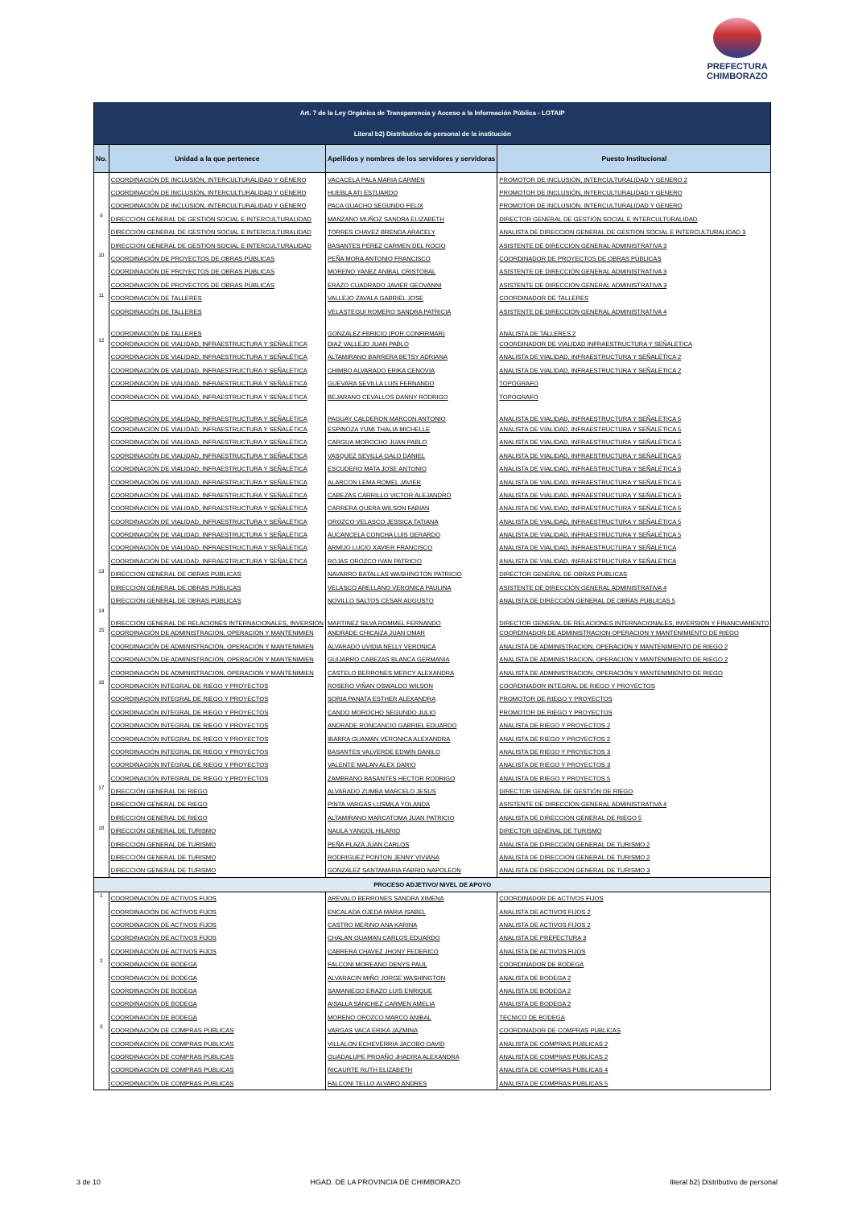PREFECTURA
CHIMBORAZO
| Art. 7 de la Ley Orgánica de Transparencia y Acceso a la Información Pública - LOTAIP | | | |
| Literal b2) Distributivo de personal de la institución | | | |
| No. | Unidad a la que pertenece | Apellidos y nombres de los servidores y servidoras | Puesto Institucional |
| | COORDINACIÓN DE INCLUSIÓN, INTERCULTURALIDAD Y GÉNERO | VACACELA PALA MARIA CARMEN | PROMOTOR DE INCLUSIÓN, INTERCULTURALIDAD Y GENERO 2 |
| | COORDINACIÓN DE INCLUSIÓN, INTERCULTURALIDAD Y GÉNERO | HUEBLA ATI ESTUARDO | PROMOTOR DE INCLUSIÓN, INTERCULTURALIDAD Y GENERO |
| | COORDINACIÓN DE INCLUSIÓN, INTERCULTURALIDAD Y GÉNERO | PACA GUACHO SEGUNDO FELIX | PROMOTOR DE INCLUSIÓN, INTERCULTURALIDAD Y GENERO |
| 9 | DIRECCIÓN GENERAL DE GESTIÓN SOCIAL E INTERCULTURALIDAD | MANZANO MUÑOZ SANDRA ELIZABETH | DIRECTOR GENERAL DE GESTIÓN SOCIAL E INTERCULTURALIDAD |
| | DIRECCIÓN GENERAL DE GESTIÓN SOCIAL E INTERCULTURALIDAD | TORRES CHAVEZ BRENDA ARACELY | ANALISTA DE DIRECCIÓN GENERAL DE GESTIÓN SOCIAL E INTERCULTURALIDAD 3 |
| | DIRECCIÓN GENERAL DE GESTIÓN SOCIAL E INTERCULTURALIDAD | BASANTES PÉREZ CARMEN DEL ROCIO | ASISTENTE DE DIRECCIÓN GENERAL ADMINISTRATIVA 3 |
| 10 | COORDINACIÓN DE PROYECTOS DE OBRAS PÚBLICAS | PEÑA MORA ANTONIO FRANCISCO | COORDINADOR DE PROYECTOS DE OBRAS PÚBLICAS |
| | COORDINACIÓN DE PROYECTOS DE OBRAS PÚBLICAS | MORENO YANEZ ANIBAL CRISTOBAL | ASISTENTE DE DIRECCIÓN GENERAL ADMINISTRATIVA 3 |
| | COORDINACIÓN DE PROYECTOS DE OBRAS PÚBLICAS | ERAZO CUADRADO JAVIER GEOVANNI | ASISTENTE DE DIRECCIÓN GENERAL ADMINISTRATIVA 3 |
| 11 | COORDINACIÓN DE TALLERES | VALLEJO ZAVALA GABRIEL JOSE | COORDINADOR DE TALLERES |
| | COORDINACIÓN DE TALLERES | VELASTEGUI ROMERO SANDRA PATRICIA | ASISTENTE DE DIRECCIÓN GENERAL ADMINISTRATIVA 4 |
| | COORDINACIÓN DE TALLERES | GONZALEZ FBRICIO (POR CONFIRMAR) | ANALISTA DE TALLERES 2 |
| 12 | COORDINACIÓN DE VIALIDAD, INFRAESTRUCTURA Y SEÑALÉTICA | DIAZ VALLEJO JUAN PABLO | COORDINADOR DE VIALIDAD INFRAESTRUCTURA Y SEÑALETICA |
| | COORDINACIÓN DE VIALIDAD, INFRAESTRUCTURA Y SEÑALÉTICA | ALTAMIRANO BARRERA BETSY ADRIANA | ANALISTA DE VIALIDAD, INFRAESTRUCTURA Y SEÑALÉTICA 2 |
| | COORDINACIÓN DE VIALIDAD, INFRAESTRUCTURA Y SEÑALÉTICA | CHIMBO ALVARADO ERIKA CENOVIA | ANALISTA DE VIALIDAD, INFRAESTRUCTURA Y SEÑALÉTICA 2 |
| | COORDINACIÓN DE VIALIDAD, INFRAESTRUCTURA Y SEÑALÉTICA | GUEVARA SEVILLA LUIS FERNANDO | TOPÓGRAFO |
| | COORDINACIÓN DE VIALIDAD, INFRAESTRUCTURA Y SEÑALÉTICA | BEJARANO CEVALLOS DANNY RODRIGO | TOPÓGRAFO |
| | COORDINACIÓN DE VIALIDAD, INFRAESTRUCTURA Y SEÑALÉTICA | PAGUAY CALDERON MARCON ANTONIO | ANALISTA DE VIALIDAD, INFRAESTRUCTURA Y SEÑALÉTICA 5 |
| | COORDINACIÓN DE VIALIDAD, INFRAESTRUCTURA Y SEÑALÉTICA | ESPINOZA YUMI THALIA MICHELLE | ANALISTA DE VIALIDAD, INFRAESTRUCTURA Y SEÑALÉTICA 5 |
| | COORDINACIÓN DE VIALIDAD, INFRAESTRUCTURA Y SEÑALÉTICA | CARGUA MOROCHO JUAN PABLO | ANALISTA DE VIALIDAD, INFRAESTRUCTURA Y SEÑALÉTICA 5 |
| | COORDINACIÓN DE VIALIDAD, INFRAESTRUCTURA Y SEÑALÉTICA | VASQUEZ SEVILLA GALO DANIEL | ANALISTA DE VIALIDAD, INFRAESTRUCTURA Y SEÑALÉTICA 5 |
| | COORDINACIÓN DE VIALIDAD, INFRAESTRUCTURA Y SEÑALÉTICA | ESCUDERO MATA JOSE ANTONIO | ANALISTA DE VIALIDAD, INFRAESTRUCTURA Y SEÑALÉTICA 5 |
| | COORDINACIÓN DE VIALIDAD, INFRAESTRUCTURA Y SEÑALÉTICA | ALARCON LEMA ROMEL JAVIER | ANALISTA DE VIALIDAD, INFRAESTRUCTURA Y SEÑALÉTICA 5 |
| | COORDINACIÓN DE VIALIDAD, INFRAESTRUCTURA Y SEÑALÉTICA | CABEZAS CARRILLO VICTOR ALEJANDRO | ANALISTA DE VIALIDAD, INFRAESTRUCTURA Y SEÑALÉTICA 5 |
| | COORDINACIÓN DE VIALIDAD, INFRAESTRUCTURA Y SEÑALÉTICA | CARRERA QUERA WILSON FABIAN | ANALISTA DE VIALIDAD, INFRAESTRUCTURA Y SEÑALÉTICA 5 |
| | COORDINACIÓN DE VIALIDAD, INFRAESTRUCTURA Y SEÑALÉTICA | OROZCO VELASCO JESSICA TATIANA | ANALISTA DE VIALIDAD, INFRAESTRUCTURA Y SEÑALÉTICA 5 |
| | COORDINACIÓN DE VIALIDAD, INFRAESTRUCTURA Y SEÑALÉTICA | AUCANCELA CONCHA LUIS GERARDO | ANALISTA DE VIALIDAD, INFRAESTRUCTURA Y SEÑALÉTICA 5 |
| | COORDINACIÓN DE VIALIDAD, INFRAESTRUCTURA Y SEÑALÉTICA | ARMIJO LUCIO XAVIER FRANCISCO | ANALISTA DE VIALIDAD, INFRAESTRUCTURA Y SEÑALÉTICA |
| | COORDINACIÓN DE VIALIDAD, INFRAESTRUCTURA Y SEÑALÉTICA | ROJAS OROZCO IVAN PATRICIO | ANALISTA DE VIALIDAD, INFRAESTRUCTURA Y SEÑALÉTICA |
| 13 | DIRECCIÓN GENERAL DE OBRAS PÚBLICAS | NAVARRO BATALLAS WASHINGTON PATRICIO | DIRECTOR GENERAL DE OBRAS PUBLICAS |
| | DIRECCIÓN GENERAL DE OBRAS PÚBLICAS | VELASCO ARELLANO VERONICA PAULINA | ASISTENTE DE DIRECCIÓN GENERAL ADMINISTRATIVA 4 |
| | DIRECCIÓN GENERAL DE OBRAS PÚBLICAS | NOVILLO SALTOS CESAR AUGUSTO | ANALISTA DE DIRECCIÓN GENERAL DE OBRAS PÚBLICAS 5 |
| 14 | DIRECCIÓN GENERAL DE RELACIONES INTERNACIONALES, INVERSIÓN | MARTINEZ SILVA ROMMEL FERNANDO | DIRECTOR GENERAL DE RELACIONES INTERNACIONALES, INVERSIÓN Y FINANCIAMIENTO |
| 15 | COORDINACIÓN DE ADMINISTRACIÓN, OPERACIÓN Y MANTENIMIEN | ANDRADE CHICAIZA JUAN OMAR | COORDINADOR DE ADMINISTRACION OPERACIÓN Y MANTENIMIENTO DE RIEGO |
| | COORDINACIÓN DE ADMINISTRACIÓN, OPERACIÓN Y MANTENIMIEN | ALVARADO UVIDIA NELLY VERONICA | ANALISTA DE ADMINISTRACION, OPERACIÓN Y MANTENIMIENTO DE RIEGO 2 |
| | COORDINACIÓN DE ADMINISTRACIÓN, OPERACIÓN Y MANTENIMIEN | GUIJARRO CABEZAS BLANCA GERMANIA | ANALISTA DE ADMINISTRACION, OPERACIÓN Y MANTENIMIENTO DE RIEGO 2 |
| | COORDINACIÓN DE ADMINISTRACIÓN, OPERACIÓN Y MANTENIMIEN | CASTELO BERRONES MERCY ALEXANDRA | ANALISTA DE ADMINISTRACION, OPERACIÓN Y MANTENIMIENTO DE RIEGO |
| 16 | COORDINACIÓN INTEGRAL DE RIEGO Y PROYECTOS | ROSERO VIÑAN OSWALDO WILSON | COORDINADOR INTEGRAL DE RIEGO Y PROYECTOS |
| | COORDINACIÓN INTEGRAL DE RIEGO Y PROYECTOS | SORIA PANATA ESTHER ALEXANDRA | PROMOTOR DE RIEGO Y PROYECTOS |
| | COORDINACIÓN INTEGRAL DE RIEGO Y PROYECTOS | CANDO MOROCHO SEGUNDO JULIO | PROMOTOR DE RIEGO Y PROYECTOS |
| | COORDINACIÓN INTEGRAL DE RIEGO Y PROYECTOS | ANDRADE RONCANCIO GABRIEL EDUARDO | ANALISTA DE RIEGO Y PROYECTOS 2 |
| | COORDINACIÓN INTEGRAL DE RIEGO Y PROYECTOS | IBARRA GUAMAN VERONICA ALEXANDRA | ANALISTA DE RIEGO Y PROYECTOS 2 |
| | COORDINACIÓN INTEGRAL DE RIEGO Y PROYECTOS | BASANTES VALVERDE EDWIN DANILO | ANALISTA DE RIEGO Y PROYECTOS 3 |
| | COORDINACIÓN INTEGRAL DE RIEGO Y PROYECTOS | VALENTE MALAN ALEX DARIO | ANALISTA DE RIEGO Y PROYECTOS 3 |
| | COORDINACIÓN INTEGRAL DE RIEGO Y PROYECTOS | ZAMBRANO BASANTES HECTOR RODRIGO | ANALISTA DE RIEGO Y PROYECTOS 5 |
| 17 | DIRECCIÓN GENERAL DE RIEGO | ALVARADO ZUMBA MARCELO JESUS | DIRECTOR GENERAL DE GESTIÓN DE RIEGO |
| | DIRECCIÓN GENERAL DE RIEGO | PINTA VARGAS LUSMILA YOLANDA | ASISTENTE DE DIRECCIÓN GENERAL ADMINISTRATIVA 4 |
| | DIRECCIÓN GENERAL DE RIEGO | ALTAMIRANO MARCATOMA JUAN PATRICIO | ANALISTA DE DIRECCIÓN GENERAL DE RIEGO 5 |
| 18 | DIRECCIÓN GENERAL DE TURISMO | NAULA YANGOL HILARIO | DIRECTOR GENERAL DE TURISMO |
| | DIRECCIÓN GENERAL DE TURISMO | PEÑA PLAZA JUAN CARLOS | ANALISTA DE DIRECCIÓN GENERAL DE TURISMO 2 |
| | DIRECCIÓN GENERAL DE TURISMO | RODRIGUEZ PONTON JENNY VIVIANA | ANALISTA DE DIRECCIÓN GENERAL DE TURISMO 2 |
| | DIRECCIÓN GENERAL DE TURISMO | GONZALEZ SANTAMARIA FABRIO NAPOLEON | ANALISTA DE DIRECCIÓN GENERAL DE TURISMO 3 |
| PROCESO ADJETIVO/ NIVEL DE APOYO | | | |
| 1 | COORDINACIÓN DE ACTIVOS FIJOS | AREVALO BERRONES SANDRA XIMENA | COORDINADOR DE ACTIVOS FIJOS |
| | COORDINACIÓN DE ACTIVOS FIJOS | ENCALADA OJEDA MARIA ISABEL | ANALISTA DE ACTIVOS FIJOS 2 |
| | COORDINACIÓN DE ACTIVOS FIJOS | CASTRO MERINO ANA KARINA | ANALISTA DE ACTIVOS FIJOS 2 |
| | COORDINACIÓN DE ACTIVOS FIJOS | CHALAN GUAMAN CARLOS EDUARDO | ANALISTA DE PREFECTURA 3 |
| | COORDINACIÓN DE ACTIVOS FIJOS | CABRERA CHAVEZ JHONY FEDERICO | ANALISTA DE ACTIVOS FIJOS |
| 2 | COORDINACIÓN DE BODEGA | FALCONI MOREANO DENYS PAUL | COORDINADOR DE BODEGA |
| | COORDINACIÓN DE BODEGA | ALVARACIN MIÑO JORGE WASHINGTON | ANALISTA DE BODEGA 2 |
| | COORDINACIÓN DE BODEGA | SAMANIEGO ERAZO LUIS ENRIQUE | ANALISTA DE BODEGA 2 |
| | COORDINACIÓN DE BODEGA | AISALLA SÁNCHEZ CARMEN AMELIA | ANALISTA DE BODEGA 2 |
| | COORDINACIÓN DE BODEGA | MORENO OROZCO MARCO ANIBAL | TECNICO DE BODEGA |
| 3 | COORDINACIÓN DE COMPRAS PÚBLICAS | VARGAS VACA ERIKA JAZMINA | COORDINADOR DE COMPRAS PUBLICAS |
| | COORDINACIÓN DE COMPRAS PÚBLICAS | VILLALON ECHEVERRIA JACOBO DAVID | ANALISTA DE COMPRAS PÚBLICAS 2 |
| | COORDINACIÓN DE COMPRAS PÚBLICAS | GUADALUPE PROAÑO JHADIRA ALEXANDRA | ANALISTA DE COMPRAS PÚBLICAS 2 |
| | COORDINACIÓN DE COMPRAS PÚBLICAS | RICAURTE RUTH ELIZABETH | ANALISTA DE COMPRAS PÚBLICAS 4 |
| | COORDINACIÓN DE COMPRAS PÚBLICAS | FALCONI TELLO ALVARO ANDRES | ANALISTA DE COMPRAS PÚBLICAS 5 |
3 de 10 HGAD. DE LA PROVINCIA DE CHIMBORAZO literal b2) Distributivo de personal